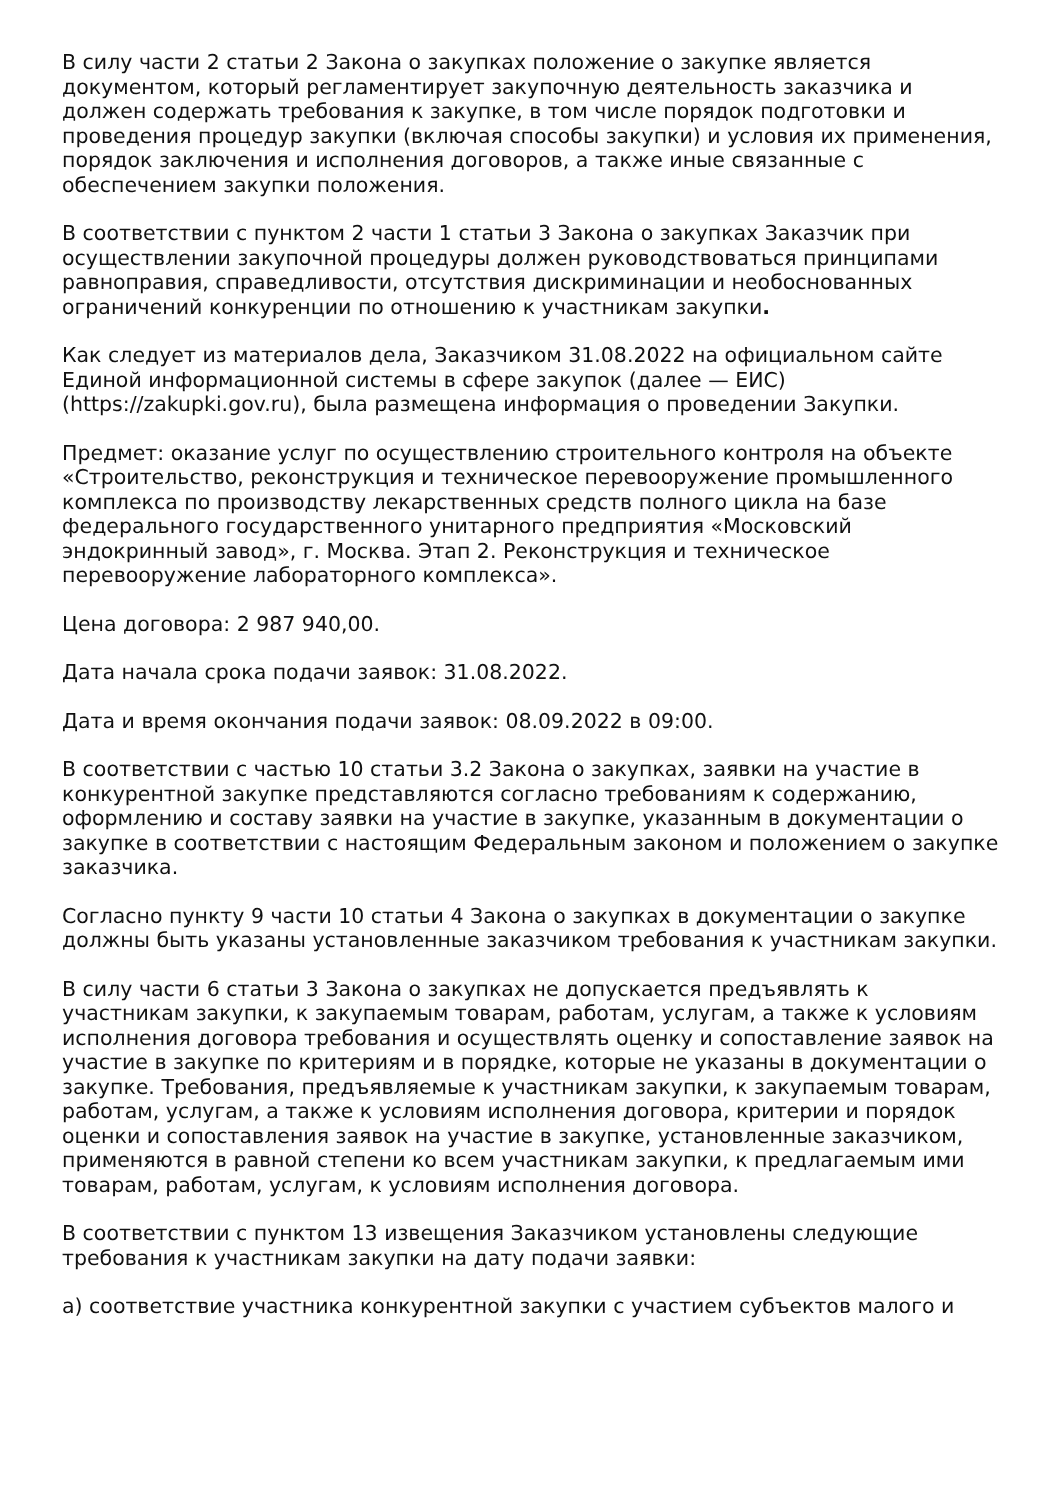В силу части 2 статьи 2 Закона о закупках положение о закупке является документом, который регламентирует закупочную деятельность заказчика и должен содержать требования к закупке, в том числе порядок подготовки и проведения процедур закупки (включая способы закупки) и условия их применения, порядок заключения и исполнения договоров, а также иные связанные с обеспечением закупки положения.
В соответствии с пунктом 2 части 1 статьи 3 Закона о закупках Заказчик при осуществлении закупочной процедуры должен руководствоваться принципами равноправия, справедливости, отсутствия дискриминации и необоснованных ограничений конкуренции по отношению к участникам закупки.
Как следует из материалов дела, Заказчиком 31.08.2022 на официальном сайте Единой информационной системы в сфере закупок (далее — ЕИС) (https://zakupki.gov.ru), была размещена информация о проведении Закупки.
Предмет: оказание услуг по осуществлению строительного контроля на объекте «Строительство, реконструкция и техническое перевооружение промышленного комплекса по производству лекарственных средств полного цикла на базе федерального государственного унитарного предприятия «Московский эндокринный завод», г. Москва. Этап 2. Реконструкция и техническое перевооружение лабораторного комплекса».
Цена договора: 2 987 940,00.
Дата начала срока подачи заявок: 31.08.2022.
Дата и время окончания подачи заявок: 08.09.2022 в 09:00.
В соответствии с частью 10 статьи 3.2 Закона о закупках, заявки на участие в конкурентной закупке представляются согласно требованиям к содержанию, оформлению и составу заявки на участие в закупке, указанным в документации о закупке в соответствии с настоящим Федеральным законом и положением о закупке заказчика.
Согласно пункту 9 части 10 статьи 4 Закона о закупках в документации о закупке должны быть указаны установленные заказчиком требования к участникам закупки.
В силу части 6 статьи 3 Закона о закупках не допускается предъявлять к участникам закупки, к закупаемым товарам, работам, услугам, а также к условиям исполнения договора требования и осуществлять оценку и сопоставление заявок на участие в закупке по критериям и в порядке, которые не указаны в документации о закупке. Требования, предъявляемые к участникам закупки, к закупаемым товарам, работам, услугам, а также к условиям исполнения договора, критерии и порядок оценки и сопоставления заявок на участие в закупке, установленные заказчиком, применяются в равной степени ко всем участникам закупки, к предлагаемым ими товарам, работам, услугам, к условиям исполнения договора.
В соответствии с пунктом 13 извещения Заказчиком установлены следующие требования к участникам закупки на дату подачи заявки:
а) соответствие участника конкурентной закупки с участием субъектов малого и